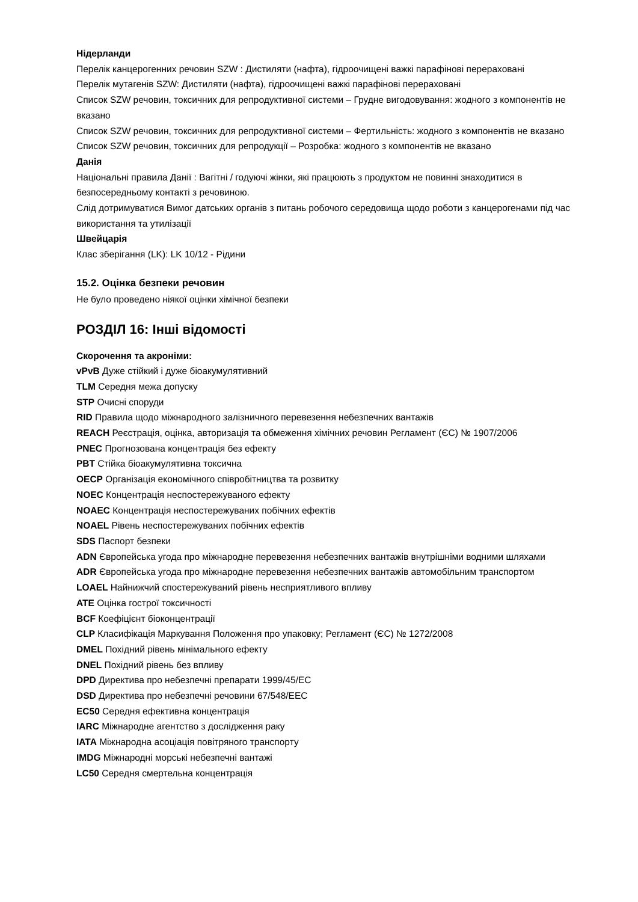Нідерланди
Перелік канцерогенних речовин SZW : Дистиляти (нафта), гідроочищені важкі парафінові перераховані
Перелік мутагенів SZW: Дистиляти (нафта), гідроочищені важкі парафінові перераховані
Список SZW речовин, токсичних для репродуктивної системи – Грудне вигодовування: жодного з компонентів не вказано
Список SZW речовин, токсичних для репродуктивної системи – Фертильність: жодного з компонентів не вказано
Список SZW речовин, токсичних для репродукції – Розробка: жодного з компонентів не вказано
Данія
Національні правила Данії : Вагітні / годуючі жінки, які працюють з продуктом не повинні знаходитися в безпосередньому контакті з речовиною.
Слід дотримуватися Вимог датських органів з питань робочого середовища щодо роботи з канцерогенами під час використання та утилізації
Швейцарія
Клас зберігання (LK): LK 10/12 - Рідини
15.2. Оцінка безпеки речовин
Не було проведено ніякої оцінки хімічної безпеки
РОЗДІЛ 16: Інші відомості
Скорочення та акроніми:
vPvB Дуже стійкий і дуже біоакумулятивний
TLM Середня межа допуску
STP Очисні споруди
RID Правила щодо міжнародного залізничного перевезення небезпечних вантажів
REACH Реєстрація, оцінка, авторизація та обмеження хімічних речовин Регламент (ЄС) № 1907/2006
PNEC Прогнозована концентрація без ефекту
PBT Стійка біоакумулятивна токсична
OECP Організація економічного співробітництва та розвитку
NOEC Концентрація неспостережуваного ефекту
NOAEC Концентрація неспостережуваних побічних ефектів
NOAEL Рівень неспостережуваних побічних ефектів
SDS Паспорт безпеки
ADN Європейська угода про міжнародне перевезення небезпечних вантажів внутрішніми водними шляхами
ADR Європейська угода про міжнародне перевезення небезпечних вантажів автомобільним транспортом
LOAEL Найнижчий спостережуваний рівень несприятливого впливу
ATE Оцінка гострої токсичності
BCF Коефіцієнт біоконцентрації
CLP Класифікація Маркування Положення про упаковку; Регламент (ЄС) № 1272/2008
DMEL Похідний рівень мінімального ефекту
DNEL Похідний рівень без впливу
DPD Директива про небезпечні препарати 1999/45/EC
DSD Директива про небезпечні речовини 67/548/EEC
EC50 Середня ефективна концентрація
IARC Міжнародне агентство з дослідження раку
IATA Міжнародна асоціація повітряного транспорту
IMDG Міжнародні морські небезпечні вантажі
LC50 Середня смертельна концентрація